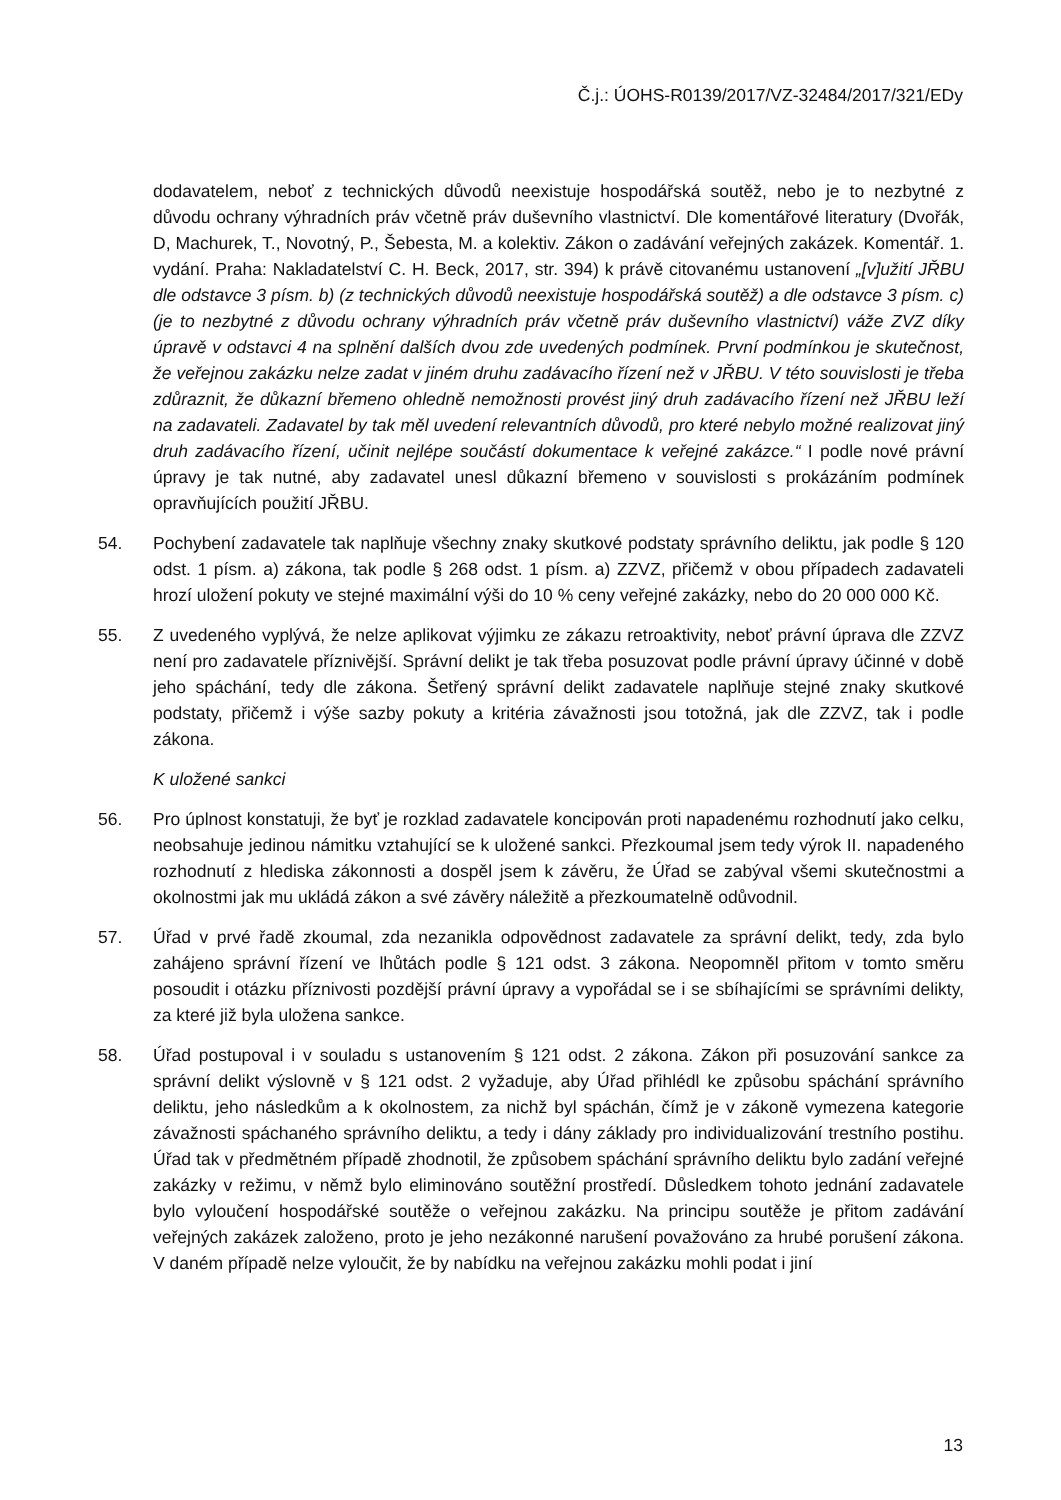Č.j.: ÚOHS-R0139/2017/VZ-32484/2017/321/EDy
dodavatelem, neboť z technických důvodů neexistuje hospodářská soutěž, nebo je to nezbytné z důvodu ochrany výhradních práv včetně práv duševního vlastnictví. Dle komentářové literatury (Dvořák, D, Machurek, T., Novotný, P., Šebesta, M. a kolektiv. Zákon o zadávání veřejných zakázek. Komentář. 1. vydání. Praha: Nakladatelství C. H. Beck, 2017, str. 394) k právě citovanému ustanovení „[v]užití JŘBU dle odstavce 3 písm. b) (z technických důvodů neexistuje hospodářská soutěž) a dle odstavce 3 písm. c) (je to nezbytné z důvodu ochrany výhradních práv včetně práv duševního vlastnictví) váže ZVZ díky úpravě v odstavci 4 na splnění dalších dvou zde uvedených podmínek. První podmínkou je skutečnost, že veřejnou zakázku nelze zadat v jiném druhu zadávacího řízení než v JŘBU. V této souvislosti je třeba zdůraznit, že důkazní břemeno ohledně nemožnosti provést jiný druh zadávacího řízení než JŘBU leží na zadavateli. Zadavatel by tak měl uvedení relevantních důvodů, pro které nebylo možné realizovat jiný druh zadávacího řízení, učinit nejlépe součástí dokumentace k veřejné zakázce.“ I podle nové právní úpravy je tak nutné, aby zadavatel unesl důkazní břemeno v souvislosti s prokázáním podmínek opravňujících použití JŘBU.
54. Pochybení zadavatele tak naplňuje všechny znaky skutkové podstaty správního deliktu, jak podle § 120 odst. 1 písm. a) zákona, tak podle § 268 odst. 1 písm. a) ZZVZ, přičemž v obou případech zadavateli hrozí uložení pokuty ve stejné maximální výši do 10 % ceny veřejné zakázky, nebo do 20 000 000 Kč.
55. Z uvedeného vyplývá, že nelze aplikovat výjimku ze zákazu retroaktivity, neboť právní úprava dle ZZVZ není pro zadavatele příznivější. Správní delikt je tak třeba posuzovat podle právní úpravy účinné v době jeho spáchání, tedy dle zákona. Šetřený správní delikt zadavatele naplňuje stejné znaky skutkové podstaty, přičemž i výše sazby pokuty a kritéria závažnosti jsou totožná, jak dle ZZVZ, tak i podle zákona.
K uložené sankci
56. Pro úplnost konstatuji, že byť je rozklad zadavatele koncipován proti napadenému rozhodnutí jako celku, neobsahuje jedinou námitku vztahující se k uložené sankci. Přezkoumal jsem tedy výrok II. napadeného rozhodnutí z hlediska zákonnosti a dospěl jsem k závěru, že Úřad se zabýval všemi skutečnostmi a okolnostmi jak mu ukládá zákon a své závěry náležitě a přezkoumatelně odůvodnil.
57. Úřad v prvé řadě zkoumal, zda nezanikla odpovědnost zadavatele za správní delikt, tedy, zda bylo zahájeno správní řízení ve lhůtách podle § 121 odst. 3 zákona. Neopomněl přitom v tomto směru posoudit i otázku příznivosti pozdější právní úpravy a vypořádal se i se sbíhajícími se správními delikty, za které již byla uložena sankce.
58. Úřad postupoval i v souladu s ustanovením § 121 odst. 2 zákona. Zákon při posuzování sankce za správní delikt výslovně v § 121 odst. 2 vyžaduje, aby Úřad přihlédl ke způsobu spáchání správního deliktu, jeho následkům a k okolnostem, za nichž byl spáchán, čímž je v zákoně vymezena kategorie závažnosti spáchaného správního deliktu, a tedy i dány základy pro individualizování trestního postihu. Úřad tak v předmětném případě zhodnotil, že způsobem spáchání správního deliktu bylo zadání veřejné zakázky v režimu, v němž bylo eliminováno soutěžní prostředí. Důsledkem tohoto jednání zadavatele bylo vyloučení hospodářské soutěže o veřejnou zakázku. Na principu soutěže je přitom zadávání veřejných zakázek založeno, proto je jeho nezákonné narušení považováno za hrubé porušení zákona. V daném případě nelze vyloučit, že by nabídku na veřejnou zakázku mohli podat i jiní
13